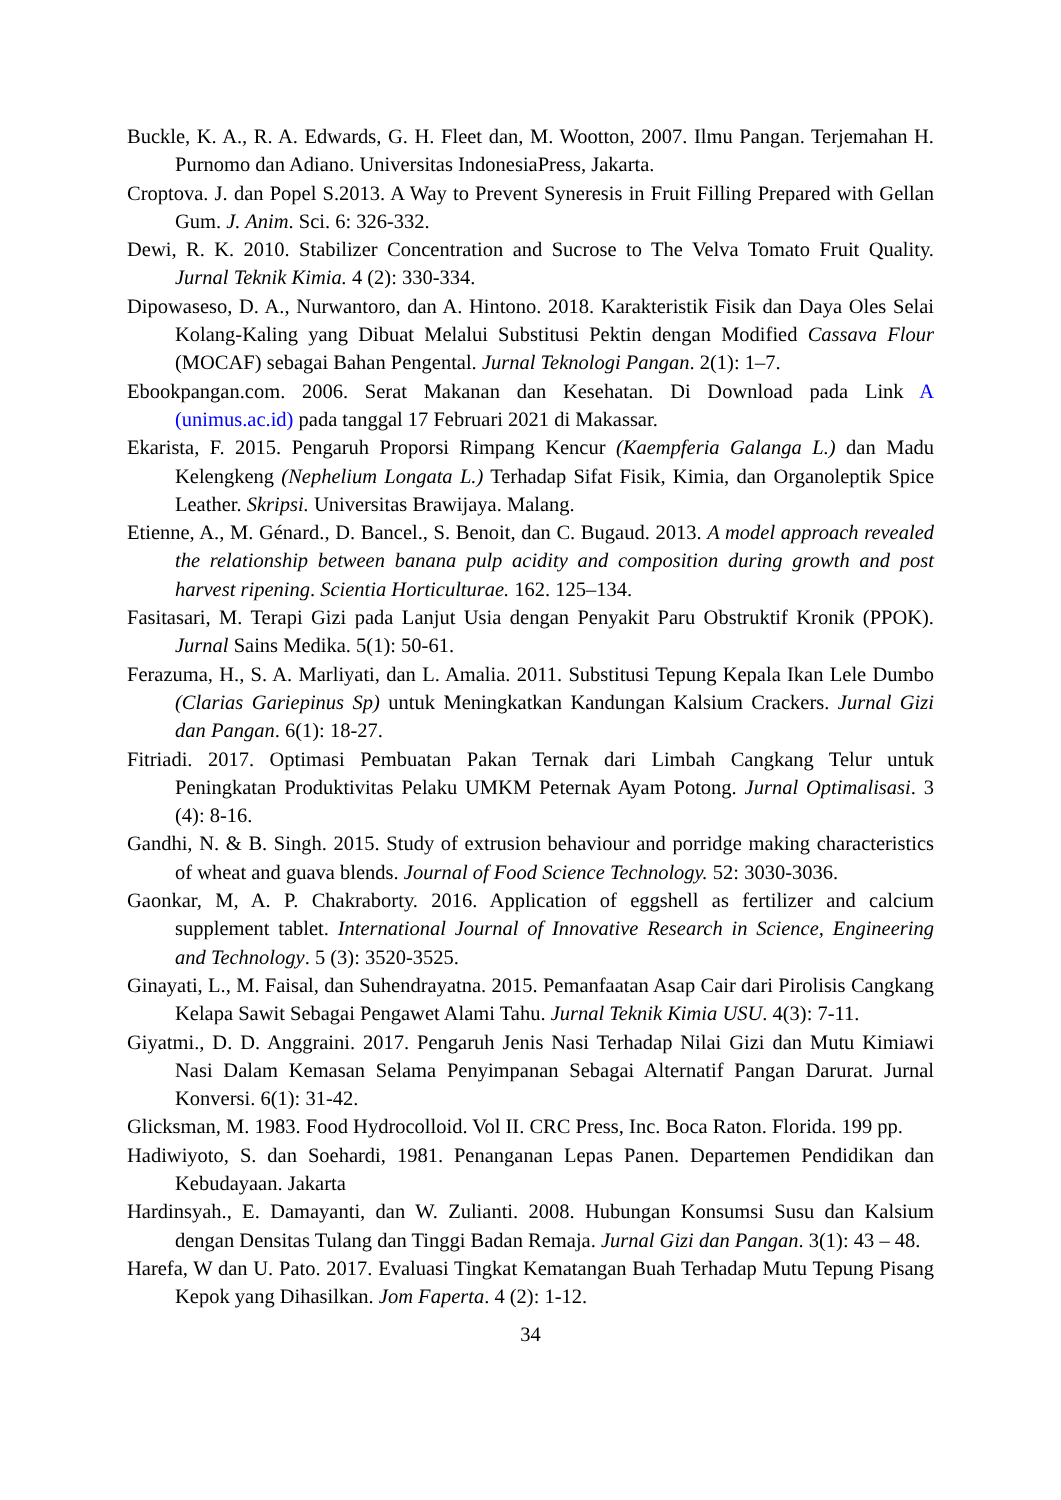Buckle, K. A., R. A. Edwards, G. H. Fleet dan, M. Wootton, 2007. Ilmu Pangan. Terjemahan H. Purnomo dan Adiano. Universitas IndonesiaPress, Jakarta.
Croptova. J. dan Popel S.2013. A Way to Prevent Syneresis in Fruit Filling Prepared with Gellan Gum. J. Anim. Sci. 6: 326-332.
Dewi, R. K. 2010. Stabilizer Concentration and Sucrose to The Velva Tomato Fruit Quality. Jurnal Teknik Kimia. 4 (2): 330-334.
Dipowaseso, D. A., Nurwantoro, dan A. Hintono. 2018. Karakteristik Fisik dan Daya Oles Selai Kolang-Kaling yang Dibuat Melalui Substitusi Pektin dengan Modified Cassava Flour (MOCAF) sebagai Bahan Pengental. Jurnal Teknologi Pangan. 2(1): 1–7.
Ebookpangan.com. 2006. Serat Makanan dan Kesehatan. Di Download pada Link A (unimus.ac.id) pada tanggal 17 Februari 2021 di Makassar.
Ekarista, F. 2015. Pengaruh Proporsi Rimpang Kencur (Kaempferia Galanga L.) dan Madu Kelengkeng (Nephelium Longata L.) Terhadap Sifat Fisik, Kimia, dan Organoleptik Spice Leather. Skripsi. Universitas Brawijaya. Malang.
Etienne, A., M. Génard., D. Bancel., S. Benoit, dan C. Bugaud. 2013. A model approach revealed the relationship between banana pulp acidity and composition during growth and post harvest ripening. Scientia Horticulturae. 162. 125–134.
Fasitasari, M. Terapi Gizi pada Lanjut Usia dengan Penyakit Paru Obstruktif Kronik (PPOK). Jurnal Sains Medika. 5(1): 50-61.
Ferazuma, H., S. A. Marliyati, dan L. Amalia. 2011. Substitusi Tepung Kepala Ikan Lele Dumbo (Clarias Gariepinus Sp) untuk Meningkatkan Kandungan Kalsium Crackers. Jurnal Gizi dan Pangan. 6(1): 18-27.
Fitriadi. 2017. Optimasi Pembuatan Pakan Ternak dari Limbah Cangkang Telur untuk Peningkatan Produktivitas Pelaku UMKM Peternak Ayam Potong. Jurnal Optimalisasi. 3 (4): 8-16.
Gandhi, N. & B. Singh. 2015. Study of extrusion behaviour and porridge making characteristics of wheat and guava blends. Journal of Food Science Technology. 52: 3030-3036.
Gaonkar, M, A. P. Chakraborty. 2016. Application of eggshell as fertilizer and calcium supplement tablet. International Journal of Innovative Research in Science, Engineering and Technology. 5 (3): 3520-3525.
Ginayati, L., M. Faisal, dan Suhendrayatna. 2015. Pemanfaatan Asap Cair dari Pirolisis Cangkang Kelapa Sawit Sebagai Pengawet Alami Tahu. Jurnal Teknik Kimia USU. 4(3): 7-11.
Giyatmi., D. D. Anggraini. 2017. Pengaruh Jenis Nasi Terhadap Nilai Gizi dan Mutu Kimiawi Nasi Dalam Kemasan Selama Penyimpanan Sebagai Alternatif Pangan Darurat. Jurnal Konversi. 6(1): 31-42.
Glicksman, M. 1983. Food Hydrocolloid. Vol II. CRC Press, Inc. Boca Raton. Florida. 199 pp.
Hadiwiyoto, S. dan Soehardi, 1981. Penanganan Lepas Panen. Departemen Pendidikan dan Kebudayaan. Jakarta
Hardinsyah., E. Damayanti, dan W. Zulianti. 2008. Hubungan Konsumsi Susu dan Kalsium dengan Densitas Tulang dan Tinggi Badan Remaja. Jurnal Gizi dan Pangan. 3(1): 43 – 48.
Harefa, W dan U. Pato. 2017. Evaluasi Tingkat Kematangan Buah Terhadap Mutu Tepung Pisang Kepok yang Dihasilkan. Jom Faperta. 4 (2): 1-12.
34